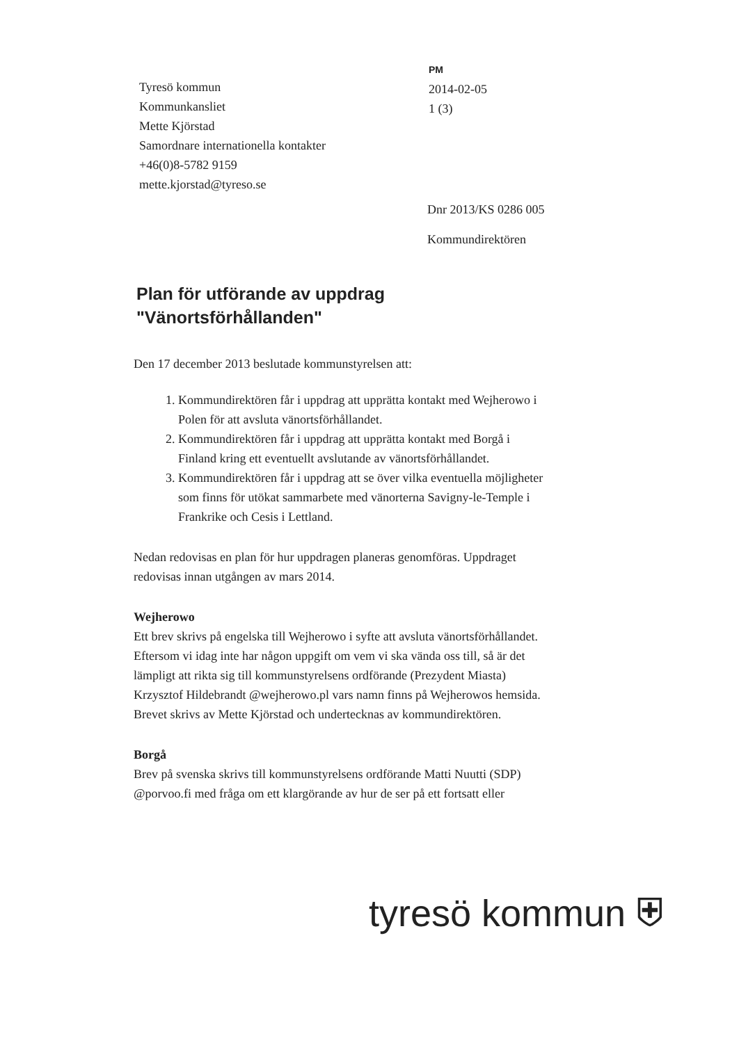Tyresö kommun
Kommunkansliet
Mette Kjörstad
Samordnare internationella kontakter
+46(0)8-5782 9159
mette.kjorstad@tyreso.se
PM
2014-02-05
1 (3)
Dnr 2013/KS 0286 005
Kommundirektören
Plan för utförande av uppdrag
"Vänortsförhållanden"
Den 17 december 2013 beslutade kommunstyrelsen att:
1. Kommundirektören får i uppdrag att upprätta kontakt med Wejherowo i Polen för att avsluta vänortsförhållandet.
2. Kommundirektören får i uppdrag att upprätta kontakt med Borgå i Finland kring ett eventuellt avslutande av vänortsförhållandet.
3. Kommundirektören får i uppdrag att se över vilka eventuella möjligheter som finns för utökat sammarbete med vänorterna Savigny-le-Temple i Frankrike och Cesis i Lettland.
Nedan redovisas en plan för hur uppdragen planeras genomföras. Uppdraget redovisas innan utgången av mars 2014.
Wejherowo
Ett brev skrivs på engelska till Wejherowo i syfte att avsluta vänortsförhållandet. Eftersom vi idag inte har någon uppgift om vem vi ska vända oss till, så är det lämpligt att rikta sig till kommunstyrelsens ordförande (Prezydent Miasta) Krzysztof Hildebrandt @wejherowo.pl vars namn finns på Wejherowos hemsida. Brevet skrivs av Mette Kjörstad och undertecknas av kommundirektören.
Borgå
Brev på svenska skrivs till kommunstyrelsens ordförande Matti Nuutti (SDP) @porvoo.fi med fråga om ett klargörande av hur de ser på ett fortsatt eller
tyresö kommun ⛨